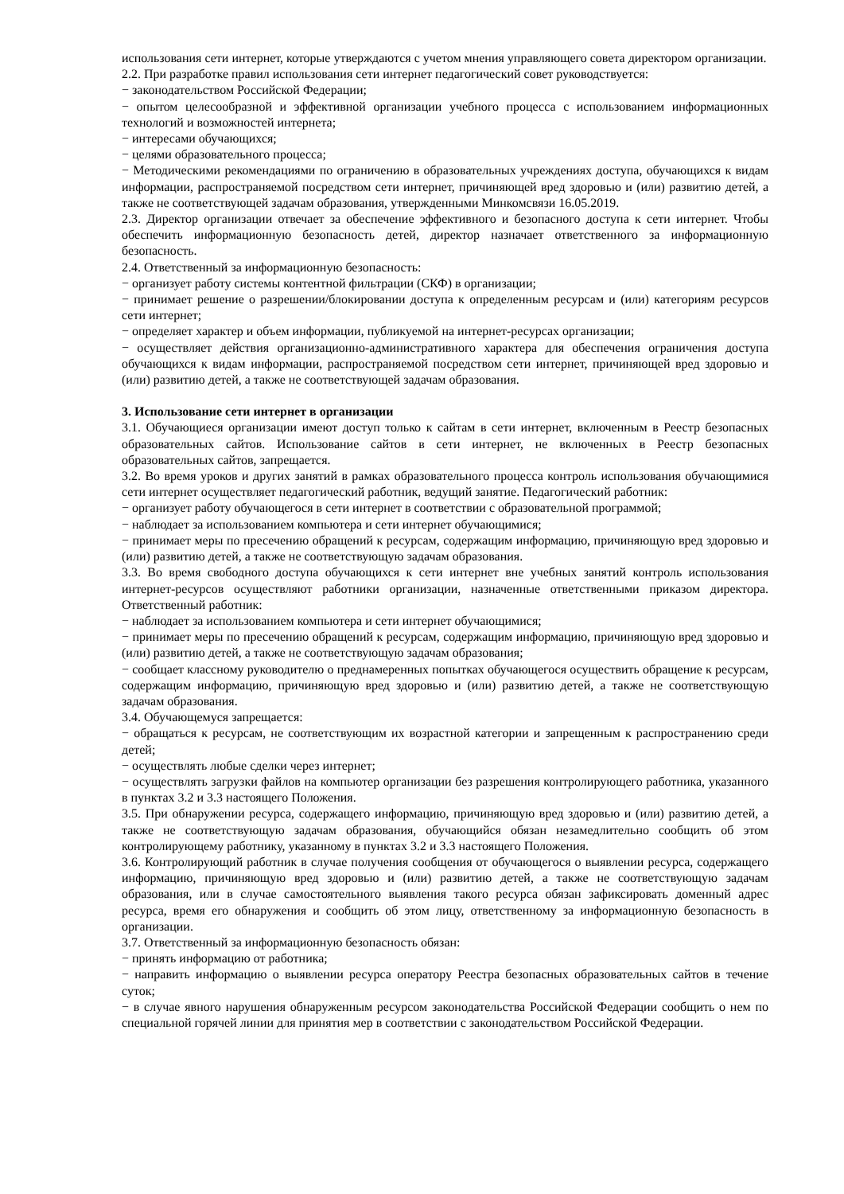использования сети интернет, которые утверждаются с учетом мнения управляющего совета директором организации.
2.2. При разработке правил использования сети интернет педагогический совет руководствуется:
− законодательством Российской Федерации;
− опытом целесообразной и эффективной организации учебного процесса с использованием информационных технологий и возможностей интернета;
− интересами обучающихся;
− целями образовательного процесса;
− Методическими рекомендациями по ограничению в образовательных учреждениях доступа, обучающихся к видам информации, распространяемой посредством сети интернет, причиняющей вред здоровью и (или) развитию детей, а также не соответствующей задачам образования, утвержденными Минкомсвязи 16.05.2019.
2.3. Директор организации отвечает за обеспечение эффективного и безопасного доступа к сети интернет. Чтобы обеспечить информационную безопасность детей, директор назначает ответственного за информационную безопасность.
2.4. Ответственный за информационную безопасность:
− организует работу системы контентной фильтрации (СКФ) в организации;
− принимает решение о разрешении/блокировании доступа к определенным ресурсам и (или) категориям ресурсов сети интернет;
− определяет характер и объем информации, публикуемой на интернет-ресурсах организации;
− осуществляет действия организационно-административного характера для обеспечения ограничения доступа обучающихся к видам информации, распространяемой посредством сети интернет, причиняющей вред здоровью и (или) развитию детей, а также не соответствующей задачам образования.
3. Использование сети интернет в организации
3.1. Обучающиеся организации имеют доступ только к сайтам в сети интернет, включенным в Реестр безопасных образовательных сайтов. Использование сайтов в сети интернет, не включенных в Реестр безопасных образовательных сайтов, запрещается.
3.2. Во время уроков и других занятий в рамках образовательного процесса контроль использования обучающимися сети интернет осуществляет педагогический работник, ведущий занятие. Педагогический работник:
− организует работу обучающегося в сети интернет в соответствии с образовательной программой;
− наблюдает за использованием компьютера и сети интернет обучающимися;
− принимает меры по пресечению обращений к ресурсам, содержащим информацию, причиняющую вред здоровью и (или) развитию детей, а также не соответствующую задачам образования.
3.3. Во время свободного доступа обучающихся к сети интернет вне учебных занятий контроль использования интернет-ресурсов осуществляют работники организации, назначенные ответственными приказом директора. Ответственный работник:
− наблюдает за использованием компьютера и сети интернет обучающимися;
− принимает меры по пресечению обращений к ресурсам, содержащим информацию, причиняющую вред здоровью и (или) развитию детей, а также не соответствующую задачам образования;
− сообщает классному руководителю о преднамеренных попытках обучающегося осуществить обращение к ресурсам, содержащим информацию, причиняющую вред здоровью и (или) развитию детей, а также не соответствующую задачам образования.
3.4. Обучающемуся запрещается:
− обращаться к ресурсам, не соответствующим их возрастной категории и запрещенным к распространению среди детей;
− осуществлять любые сделки через интернет;
− осуществлять загрузки файлов на компьютер организации без разрешения контролирующего работника, указанного в пунктах 3.2 и 3.3 настоящего Положения.
3.5. При обнаружении ресурса, содержащего информацию, причиняющую вред здоровью и (или) развитию детей, а также не соответствующую задачам образования, обучающийся обязан незамедлительно сообщить об этом контролирующему работнику, указанному в пунктах 3.2 и 3.3 настоящего Положения.
3.6. Контролирующий работник в случае получения сообщения от обучающегося о выявлении ресурса, содержащего информацию, причиняющую вред здоровью и (или) развитию детей, а также не соответствующую задачам образования, или в случае самостоятельного выявления такого ресурса обязан зафиксировать доменный адрес ресурса, время его обнаружения и сообщить об этом лицу, ответственному за информационную безопасность в организации.
3.7. Ответственный за информационную безопасность обязан:
− принять информацию от работника;
− направить информацию о выявлении ресурса оператору Реестра безопасных образовательных сайтов в течение суток;
− в случае явного нарушения обнаруженным ресурсом законодательства Российской Федерации сообщить о нем по специальной горячей линии для принятия мер в соответствии с законодательством Российской Федерации.